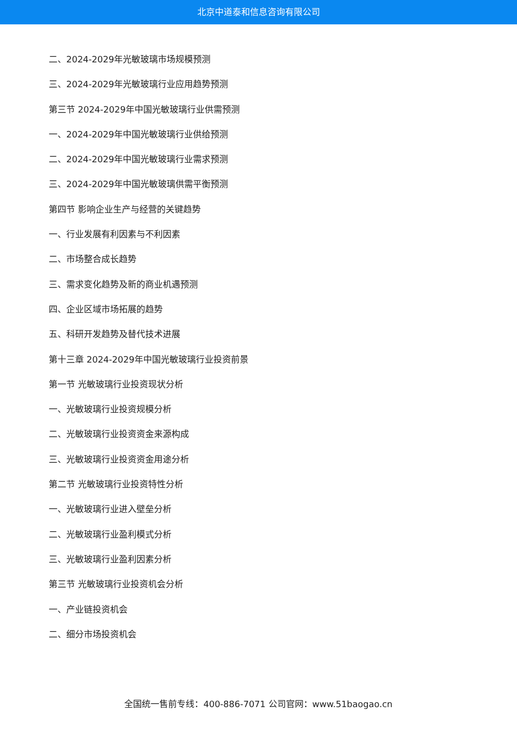北京中道泰和信息咨询有限公司
二、2024-2029年光敏玻璃市场规模预测
三、2024-2029年光敏玻璃行业应用趋势预测
第三节 2024-2029年中国光敏玻璃行业供需预测
一、2024-2029年中国光敏玻璃行业供给预测
二、2024-2029年中国光敏玻璃行业需求预测
三、2024-2029年中国光敏玻璃供需平衡预测
第四节 影响企业生产与经营的关键趋势
一、行业发展有利因素与不利因素
二、市场整合成长趋势
三、需求变化趋势及新的商业机遇预测
四、企业区域市场拓展的趋势
五、科研开发趋势及替代技术进展
第十三章 2024-2029年中国光敏玻璃行业投资前景
第一节 光敏玻璃行业投资现状分析
一、光敏玻璃行业投资规模分析
二、光敏玻璃行业投资资金来源构成
三、光敏玻璃行业投资资金用途分析
第二节 光敏玻璃行业投资特性分析
一、光敏玻璃行业进入壁垒分析
二、光敏玻璃行业盈利模式分析
三、光敏玻璃行业盈利因素分析
第三节 光敏玻璃行业投资机会分析
一、产业链投资机会
二、细分市场投资机会
全国统一售前专线：400-886-7071 公司官网：www.51baogao.cn